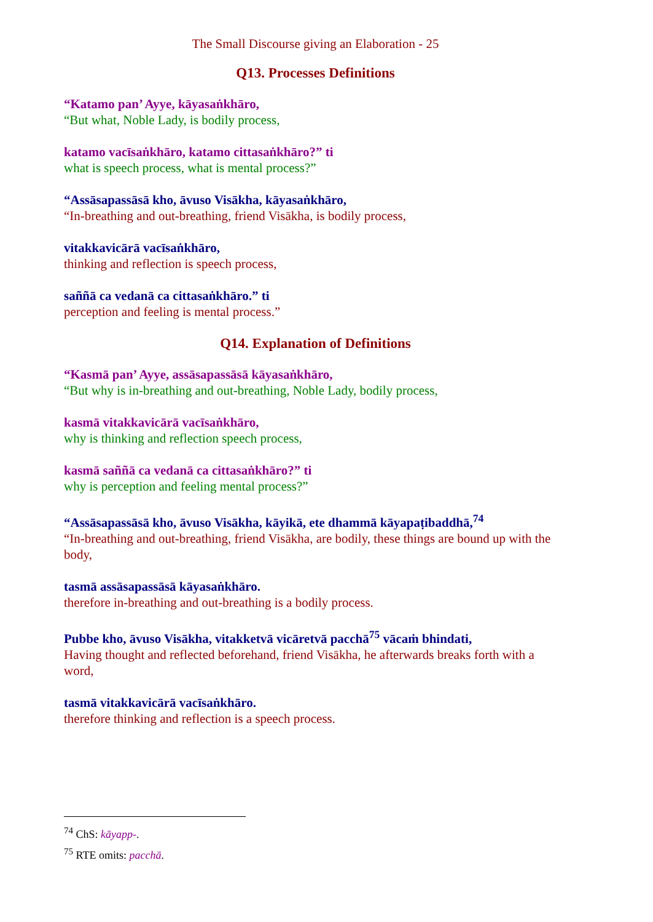The Small Discourse giving an Elaboration - 25
Q13. Processes Definitions
“Katamo pan’ Ayye, kāyasaṅkhāro,
“But what, Noble Lady, is bodily process,
katamo vacīsaṅkhāro, katamo cittasaṅkhāro?” ti
what is speech process, what is mental process?”
“Assāsapassāsā kho, āvuso Visākha, kāyasaṅkhāro,
“In-breathing and out-breathing, friend Visākha, is bodily process,
vitakkavicārā vacīsaṅkhāro,
thinking and reflection is speech process,
saññā ca vedanā ca cittasaṅkhāro.” ti
perception and feeling is mental process.”
Q14. Explanation of Definitions
“Kasmā pan’ Ayye, assāsapassāsā kāyasaṅkhāro,
“But why is in-breathing and out-breathing, Noble Lady, bodily process,
kasmā vitakkavicārā vacīsaṅkhāro,
why is thinking and reflection speech process,
kasmā saññā ca vedanā ca cittasaṅkhāro?” ti
why is perception and feeling mental process?”
“Assāsapassāsā kho, āvuso Visākha, kāyikā, ete dhammā kāyapaṭibaddhā,<sup>74</sup>
“In-breathing and out-breathing, friend Visākha, are bodily, these things are bound up with the body,
tasmā assāsapassāsā kāyasaṅkhāro.
therefore in-breathing and out-breathing is a bodily process.
Pubbe kho, āvuso Visākha, vitakketvā vicāretvā pacchā<sup>75</sup> vācaṁ bhindati,
Having thought and reflected beforehand, friend Visākha, he afterwards breaks forth with a word,
tasmā vitakkavicārā vacīsaṅkhāro.
therefore thinking and reflection is a speech process.
<sup>74</sup> ChS: kāyapp-.
<sup>75</sup> RTE omits: pacchā.